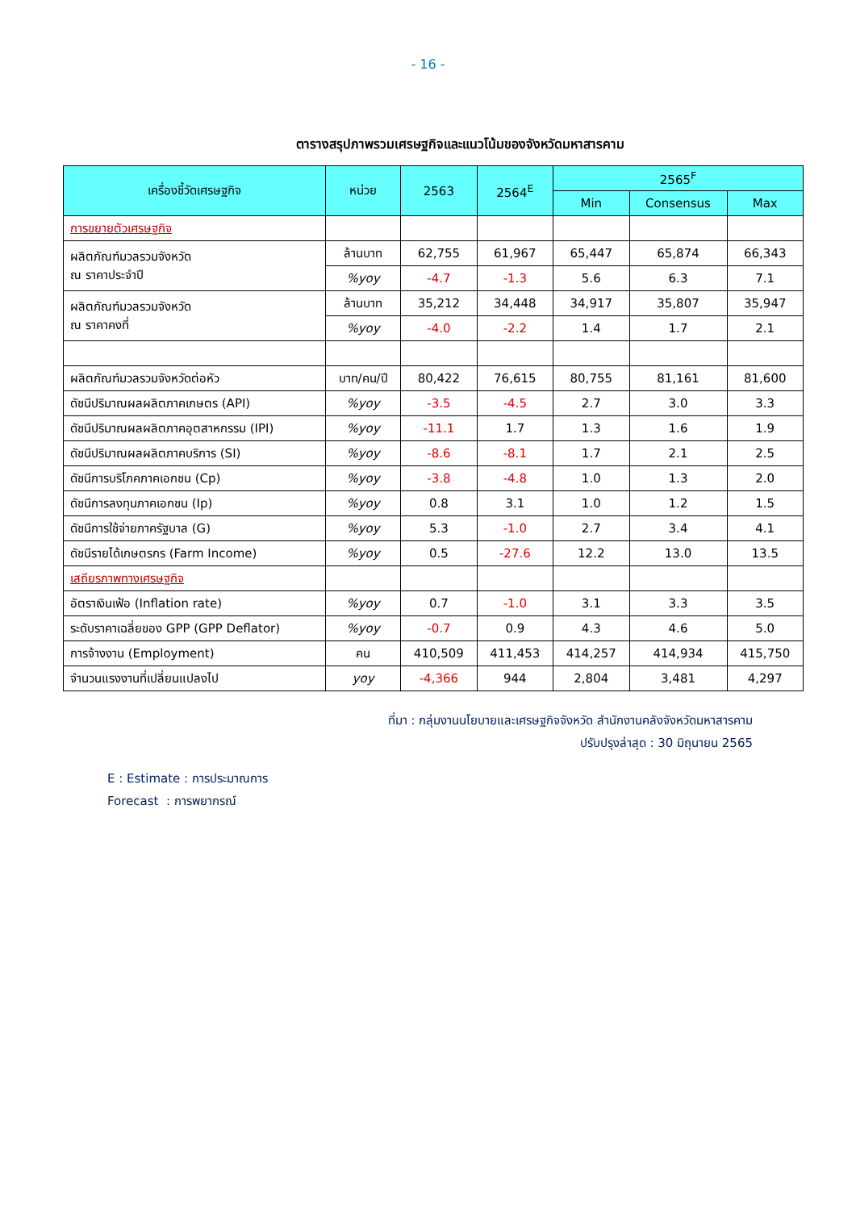- 16 -
ตารางสรุปภาพรวมเศรษฐกิจและแนวโน้มของจังหวัดมหาสารคาม
| เครื่องชี้วัดเศรษฐกิจ | หน่วย | 2563 | 2564<sup>E</sup> | 2565<sup>F</sup> | | |
| --- | --- | --- | --- | --- | --- | --- |
| | | | | Min | Consensus | Max |
| การขยายตัวเศรษฐกิจ | | | | | | |
| ผลิตภัณฑ์มวลรวมจังหวัด ณ ราคาประจำปี | ล้านบาท | 62,755 | 61,967 | 65,447 | 65,874 | 66,343 |
| | %yoy | -4.7 | -1.3 | 5.6 | 6.3 | 7.1 |
| ผลิตภัณฑ์มวลรวมจังหวัด ณ ราคาคงที่ | ล้านบาท | 35,212 | 34,448 | 34,917 | 35,807 | 35,947 |
| | %yoy | -4.0 | -2.2 | 1.4 | 1.7 | 2.1 |
| ผลิตภัณฑ์มวลรวมจังหวัดต่อหัว | บาท/คน/ปี | 80,422 | 76,615 | 80,755 | 81,161 | 81,600 |
| ดัชนีปริมาณผลผลิตภาคเกษตร (API) | %yoy | -3.5 | -4.5 | 2.7 | 3.0 | 3.3 |
| ดัชนีปริมาณผลผลิตภาคอุตสาหกรรม (IPI) | %yoy | -11.1 | 1.7 | 1.3 | 1.6 | 1.9 |
| ดัชนีปริมาณผลผลิตภาคบริการ (SI) | %yoy | -8.6 | -8.1 | 1.7 | 2.1 | 2.5 |
| ดัชนีการบริโภคภาคเอกชน (Cp) | %yoy | -3.8 | -4.8 | 1.0 | 1.3 | 2.0 |
| ดัชนีการลงทุนภาคเอกชน (Ip) | %yoy | 0.8 | 3.1 | 1.0 | 1.2 | 1.5 |
| ดัชนีการใช้จ่ายภาครัฐบาล (G) | %yoy | 5.3 | -1.0 | 2.7 | 3.4 | 4.1 |
| ดัชนีรายได้เกษตรกร (Farm Income) | %yoy | 0.5 | -27.6 | 12.2 | 13.0 | 13.5 |
| เสถียรภาพทางเศรษฐกิจ | | | | | | |
| อัตราเงินเฟ้อ (Inflation rate) | %yoy | 0.7 | -1.0 | 3.1 | 3.3 | 3.5 |
| ระดับราคาเฉลี่ยของ GPP (GPP Deflator) | %yoy | -0.7 | 0.9 | 4.3 | 4.6 | 5.0 |
| การจ้างงาน (Employment) | คน | 410,509 | 411,453 | 414,257 | 414,934 | 415,750 |
| จำนวนแรงงานที่เปลี่ยนแปลงไป | yoy | -4,366 | 944 | 2,804 | 3,481 | 4,297 |
ที่มา : กลุ่มงานนโยบายและเศรษฐกิจจังหวัด สำนักงานคลังจังหวัดมหาสารคาม
ปรับปรุงล่าสุด : 30 มิถุนายน 2565
E : Estimate : การประมาณการ
Forecast : การพยากรณ์